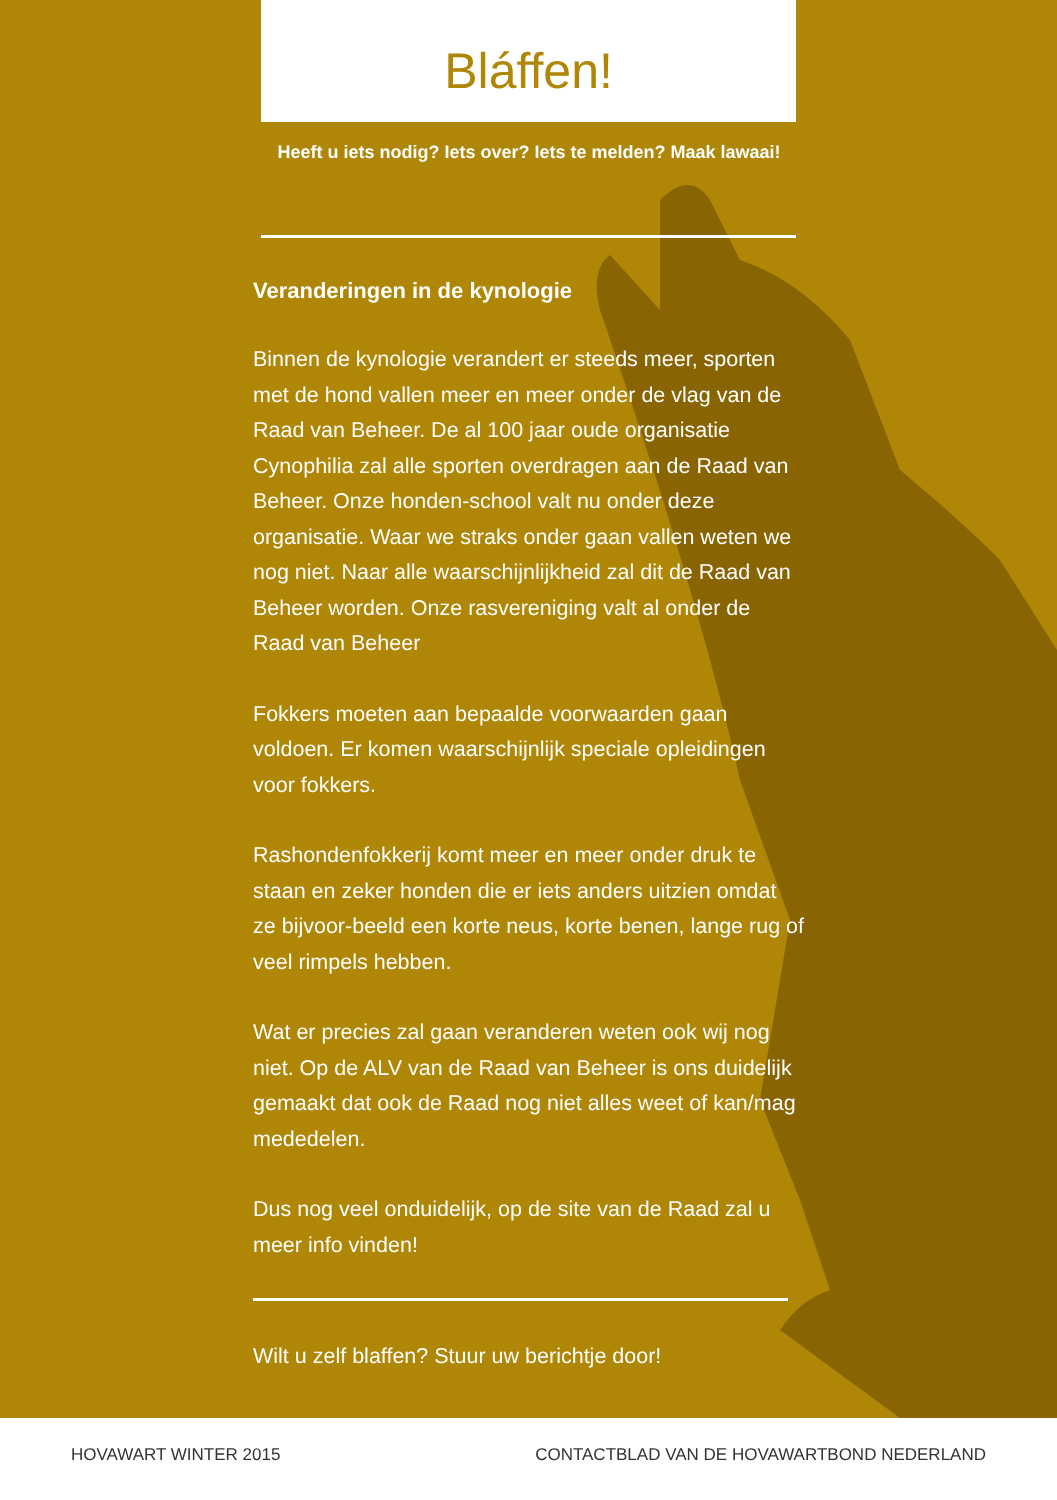Bláffen!
Heeft u iets nodig? Iets over? Iets te melden? Maak lawaai!
Veranderingen in de kynologie
Binnen de kynologie verandert er steeds meer, sporten met de hond vallen meer en meer onder de vlag van de Raad van Beheer. De al 100 jaar oude organisatie Cynophilia zal alle sporten overdragen aan de Raad van Beheer. Onze honden-school valt nu onder deze organisatie. Waar we straks onder gaan vallen weten we nog niet. Naar alle waarschijnlijkheid zal dit de Raad van Beheer worden. Onze rasvereniging valt al onder de Raad van Beheer
Fokkers moeten aan bepaalde voorwaarden gaan voldoen. Er komen waarschijnlijk speciale opleidingen voor fokkers.
Rashondenfokkerij komt meer en meer onder druk te staan en zeker honden die er iets anders uitzien omdat ze bijvoor-beeld een korte neus, korte benen, lange rug of veel rimpels hebben.
Wat er precies zal gaan veranderen weten ook wij nog niet. Op de ALV van de Raad van Beheer is ons duidelijk gemaakt dat ook de Raad nog niet alles weet of kan/mag mededelen.
Dus nog veel onduidelijk, op de site van de Raad zal u meer info vinden!
Wilt u zelf blaffen? Stuur uw berichtje door!
HOVAWART WINTER 2015 CONTACTBLAD VAN DE HOVAWARTBOND NEDERLAND